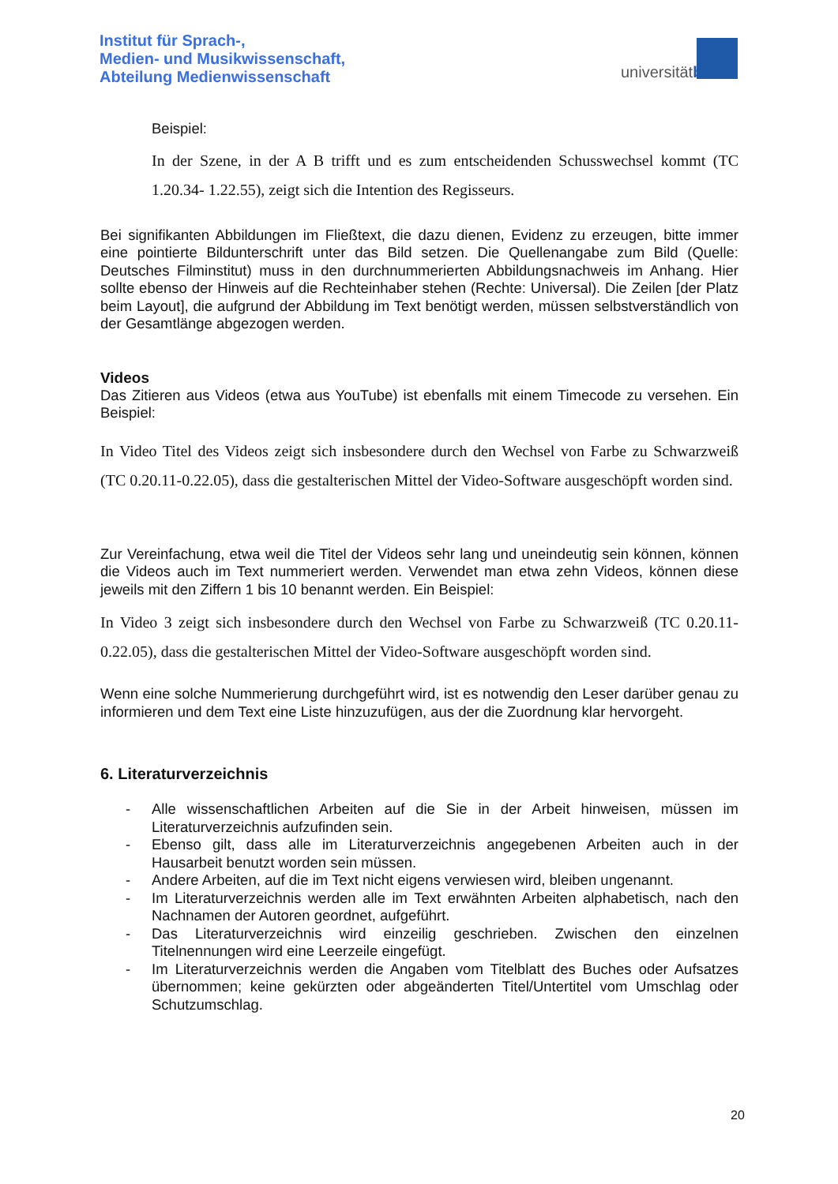Institut für Sprach-,
Medien- und Musikwissenschaft,
Abteilung Medienwissenschaft
universitätbonn
Beispiel:
In der Szene, in der A B trifft und es zum entscheidenden Schusswechsel kommt (TC 1.20.34- 1.22.55), zeigt sich die Intention des Regisseurs.
Bei signifikanten Abbildungen im Fließtext, die dazu dienen, Evidenz zu erzeugen, bitte immer eine pointierte Bildunterschrift unter das Bild setzen. Die Quellenangabe zum Bild (Quelle: Deutsches Filminstitut) muss in den durchnummerierten Abbildungsnachweis im Anhang. Hier sollte ebenso der Hinweis auf die Rechteinhaber stehen (Rechte: Universal). Die Zeilen [der Platz beim Layout], die aufgrund der Abbildung im Text benötigt werden, müssen selbstverständlich von der Gesamtlänge abgezogen werden.
Videos
Das Zitieren aus Videos (etwa aus YouTube) ist ebenfalls mit einem Timecode zu versehen. Ein Beispiel:
In Video Titel des Videos zeigt sich insbesondere durch den Wechsel von Farbe zu Schwarzweiß (TC 0.20.11-0.22.05), dass die gestalterischen Mittel der Video-Software ausgeschöpft worden sind.
Zur Vereinfachung, etwa weil die Titel der Videos sehr lang und uneindeutig sein können, können die Videos auch im Text nummeriert werden. Verwendet man etwa zehn Videos, können diese jeweils mit den Ziffern 1 bis 10 benannt werden. Ein Beispiel:
In Video 3 zeigt sich insbesondere durch den Wechsel von Farbe zu Schwarzweiß (TC 0.20.11-0.22.05), dass die gestalterischen Mittel der Video-Software ausgeschöpft worden sind.
Wenn eine solche Nummerierung durchgeführt wird, ist es notwendig den Leser darüber genau zu informieren und dem Text eine Liste hinzuzufügen, aus der die Zuordnung klar hervorgeht.
6. Literaturverzeichnis
- Alle wissenschaftlichen Arbeiten auf die Sie in der Arbeit hinweisen, müssen im Literaturverzeichnis aufzufinden sein.
- Ebenso gilt, dass alle im Literaturverzeichnis angegebenen Arbeiten auch in der Hausarbeit benutzt worden sein müssen.
- Andere Arbeiten, auf die im Text nicht eigens verwiesen wird, bleiben ungenannt.
- Im Literaturverzeichnis werden alle im Text erwähnten Arbeiten alphabetisch, nach den Nachnamen der Autoren geordnet, aufgeführt.
- Das Literaturverzeichnis wird einzeilig geschrieben. Zwischen den einzelnen Titelnennungen wird eine Leerzeile eingefügt.
- Im Literaturverzeichnis werden die Angaben vom Titelblatt des Buches oder Aufsatzes übernommen; keine gekürzten oder abgeänderten Titel/Untertitel vom Umschlag oder Schutzumschlag.
20